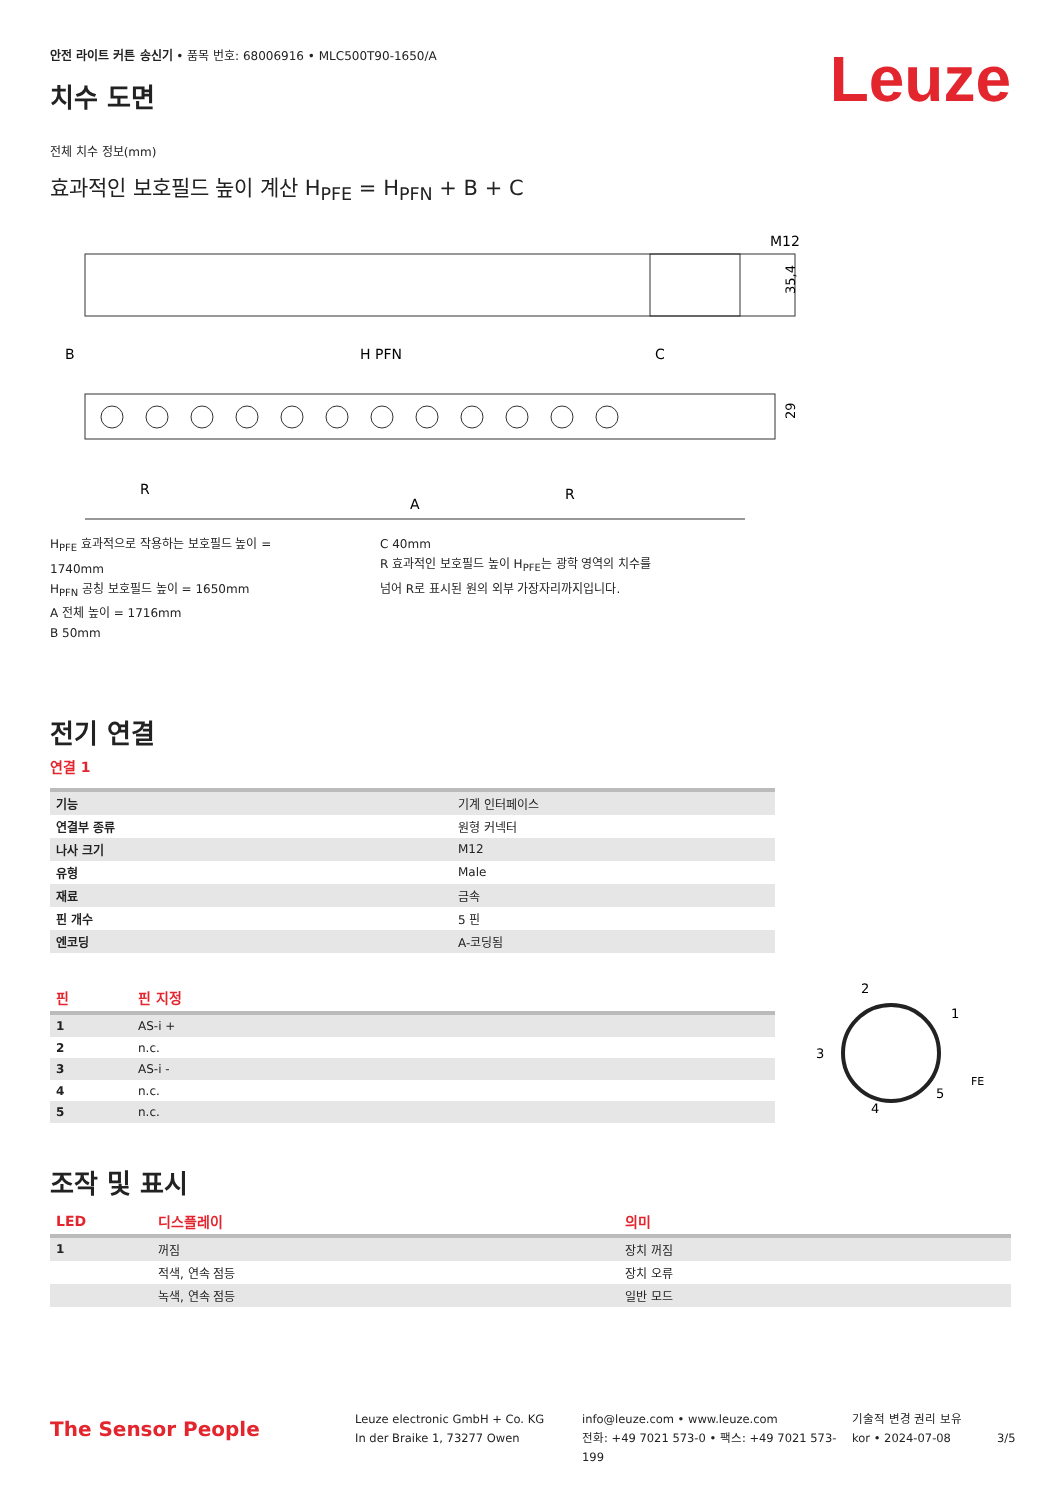안전 라이트 커튼 송신기 • 품목 번호: 68006916 • MLC500T90-1650/A
치수 도면
Leuze
전체 치수 정보(mm)
효과적인 보호필드 높이 계산 H<sub>PFE</sub> = H<sub>PFN</sub> + B + C
M12
35,4
B
H PFN
C
29
R
A
R
H<sub>PFE</sub> 효과적으로 작용하는 보호필드 높이 = 1740mm
H<sub>PFN</sub> 공칭 보호필드 높이 = 1650mm
A 전체 높이 = 1716mm
B 50mm
C 40mm
R 효과적인 보호필드 높이 H<sub>PFE</sub>는 광학 영역의 치수를 넘어 R로 표시된 원의 외부 가장자리까지입니다.
전기 연결
연결 1
| 기능 | 기계 인터페이스 |
| 연결부 종류 | 원형 커넥터 |
| 나사 크기 | M12 |
| 유형 | Male |
| 재료 | 금속 |
| 핀 개수 | 5 핀 |
| 엔코딩 | A-코딩됨 |
| 핀 | 핀 지정 |
| 1 | AS-i + |
| 2 | n.c. |
| 3 | AS-i - |
| 4 | n.c. |
| 5 | n.c. |
2
1
3
5
FE
4
조작 및 표시
| LED | 디스플레이 | 의미 |
| 1 | 꺼짐 | 장치 꺼짐 |
| | 적색, 연속 점등 | 장치 오류 |
| | 녹색, 연속 점등 | 일반 모드 |
The Sensor People
Leuze electronic GmbH + Co. KG
In der Braike 1, 73277 Owen
info@leuze.com • www.leuze.com
전화: +49 7021 573-0 • 팩스: +49 7021 573-199
기술적 변경 권리 보유
kor • 2024-07-08
3/5